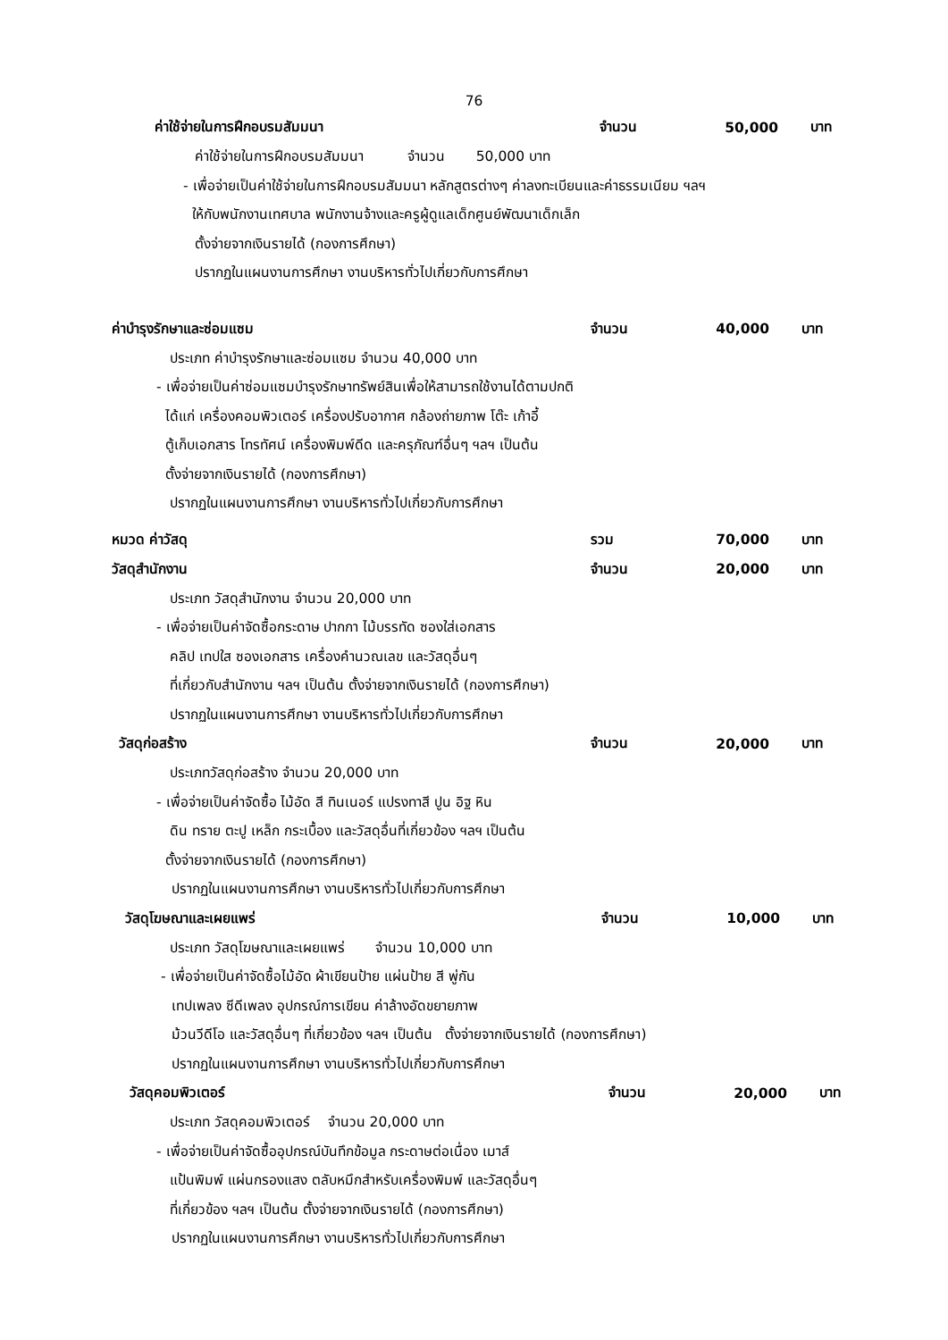76
ค่าใช้จ่ายในการฝึกอบรมสัมมนา จำนวน 50,000 บาท
ค่าใช้จ่ายในการฝึกอบรมสัมมนา จำนวน 50,000 บาท
- เพื่อจ่ายเป็นค่าใช้จ่ายในการฝึกอบรมสัมมนา หลักสูตรต่างๆ ค่าลงทะเบียนและค่าธรรมเนียม ฯลฯ
ให้กับพนักงานเทศบาล พนักงานจ้างและครูผู้ดูแลเด็กศูนย์พัฒนาเด็กเล็ก
ตั้งจ่ายจากเงินรายได้ (กองการศึกษา)
ปรากฏในแผนงานการศึกษา งานบริหารทั่วไปเกี่ยวกับการศึกษา
ค่าบำรุงรักษาและซ่อมแซม จำนวน 40,000 บาท
ประเภท ค่าบำรุงรักษาและซ่อมแซม จำนวน 40,000 บาท
- เพื่อจ่ายเป็นค่าซ่อมแซมบำรุงรักษาทรัพย์สินเพื่อให้สามารถใช้งานได้ตามปกติ
ได้แก่ เครื่องคอมพิวเตอร์ เครื่องปรับอากาศ กล้องถ่ายภาพ โต๊ะ เก้าอี้
ตู้เก็บเอกสาร โทรทัศน์ เครื่องพิมพ์ดีด และครุภัณฑ์อื่นๆ ฯลฯ เป็นต้น
ตั้งจ่ายจากเงินรายได้ (กองการศึกษา)
ปรากฏในแผนงานการศึกษา งานบริหารทั่วไปเกี่ยวกับการศึกษา
หมวด ค่าวัสดุ รวม 70,000 บาท
วัสดุสำนักงาน จำนวน 20,000 บาท
ประเภท วัสดุสำนักงาน จำนวน 20,000 บาท
- เพื่อจ่ายเป็นค่าจัดซื้อกระดาษ ปากกา ไม้บรรทัด ซองใส่เอกสาร
คลิป เทปใส ซองเอกสาร เครื่องคำนวณเลข และวัสดุอื่นๆ
ที่เกี่ยวกับสำนักงาน ฯลฯ เป็นต้น ตั้งจ่ายจากเงินรายได้ (กองการศึกษา)
ปรากฏในแผนงานการศึกษา งานบริหารทั่วไปเกี่ยวกับการศึกษา
วัสดุก่อสร้าง จำนวน 20,000 บาท
ประเภทวัสดุก่อสร้าง จำนวน 20,000 บาท
- เพื่อจ่ายเป็นค่าจัดซื้อ ไม้อัด สี ทินเนอร์ แปรงทาสี ปูน อิฐ หิน
ดิน ทราย ตะปู เหล็ก กระเบื้อง และวัสดุอื่นที่เกี่ยวข้อง ฯลฯ เป็นต้น
ตั้งจ่ายจากเงินรายได้ (กองการศึกษา)
ปรากฏในแผนงานการศึกษา งานบริหารทั่วไปเกี่ยวกับการศึกษา
วัสดุโฆษณาและเผยแพร่ จำนวน 10,000 บาท
ประเภท วัสดุโฆษณาและเผยแพร่ จำนวน 10,000 บาท
- เพื่อจ่ายเป็นค่าจัดซื้อไม้อัด ผ้าเขียนป้าย แผ่นป้าย สี พู่กัน
เทปเพลง ซีดีเพลง อุปกรณ์การเขียน ค่าล้างอัดขยายภาพ
ม้วนวีดีโอ และวัสดุอื่นๆ ที่เกี่ยวข้อง ฯลฯ เป็นต้น ตั้งจ่ายจากเงินรายได้ (กองการศึกษา)
ปรากฏในแผนงานการศึกษา งานบริหารทั่วไปเกี่ยวกับการศึกษา
วัสดุคอมพิวเตอร์ จำนวน 20,000 บาท
ประเภท วัสดุคอมพิวเตอร์ จำนวน 20,000 บาท
- เพื่อจ่ายเป็นค่าจัดซื้ออุปกรณ์บันทึกข้อมูล กระดาษต่อเนื่อง เมาส์
แป้นพิมพ์ แผ่นกรองแสง ตลับหมึกสำหรับเครื่องพิมพ์ และวัสดุอื่นๆ
ที่เกี่ยวข้อง ฯลฯ เป็นต้น ตั้งจ่ายจากเงินรายได้ (กองการศึกษา)
ปรากฏในแผนงานการศึกษา งานบริหารทั่วไปเกี่ยวกับการศึกษา